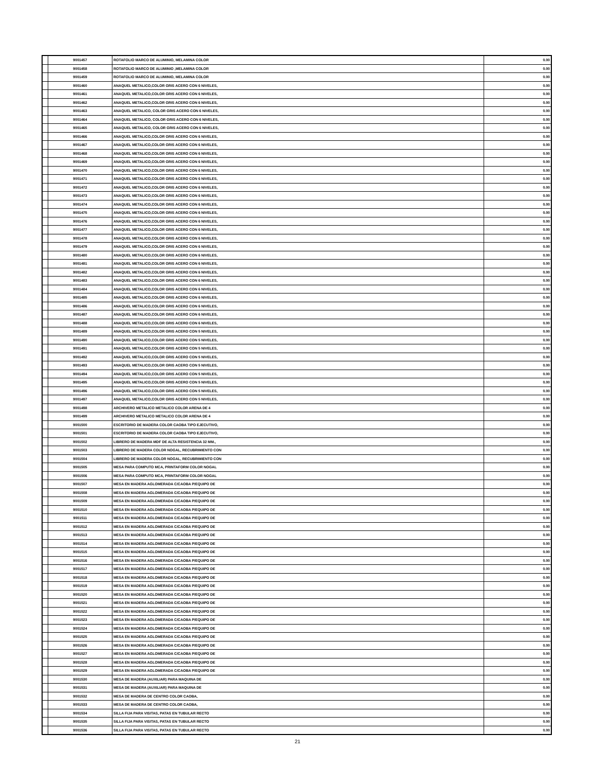| | 9001457 | ROTAFOLIO MARCO DE ALUMINIO, MELAMINA COLOR | 0.00 |
| | 9001458 | ROTAFOLIO MARCO DE ALUMINIO ,MELAMINA COLOR | 0.00 |
| | 9001459 | ROTAFOLIO MARCO DE ALUMINIO, MELAMINA COLOR | 0.00 |
| | 9001460 | ANAQUEL METALICO,COLOR GRIS ACERO CON 6 NIVELES, | 0.00 |
| | 9001461 | ANAQUEL METALICO,COLOR GRIS ACERO CON 6 NIVELES, | 0.00 |
| | 9001462 | ANAQUEL METALICO,COLOR GRIS ACERO CON 6 NIVELES, | 0.00 |
| | 9001463 | ANAQUEL METALICO, COLOR GRIS ACERO CON 6 NIVELES, | 0.00 |
| | 9001464 | ANAQUEL METALICO, COLOR GRIS ACERO CON 6 NIVELES, | 0.00 |
| | 9001465 | ANAQUEL METALICO, COLOR GRIS ACERO CON 6 NIVELES, | 0.00 |
| | 9001466 | ANAQUEL METALICO,COLOR GRIS ACERO CON 6 NIVELES, | 0.00 |
| | 9001467 | ANAQUEL METALICO,COLOR GRIS ACERO CON 6 NIVELES, | 0.00 |
| | 9001468 | ANAQUEL METALICO,COLOR GRIS ACERO CON 6 NIVELES, | 0.00 |
| | 9001469 | ANAQUEL METALICO,COLOR GRIS ACERO CON 6 NIVELES, | 0.00 |
| | 9001470 | ANAQUEL METALICO,COLOR GRIS ACERO CON 6 NIVELES, | 0.00 |
| | 9001471 | ANAQUEL METALICO,COLOR GRIS ACERO CON 6 NIVELES, | 0.00 |
| | 9001472 | ANAQUEL METALICO,COLOR GRIS ACERO CON 6 NIVELES, | 0.00 |
| | 9001473 | ANAQUEL METALICO,COLOR GRIS ACERO CON 6 NIVELES, | 0.00 |
| | 9001474 | ANAQUEL METALICO,COLOR GRIS ACERO CON 6 NIVELES, | 0.00 |
| | 9001475 | ANAQUEL METALICO,COLOR GRIS ACERO CON 6 NIVELES, | 0.00 |
| | 9001476 | ANAQUEL METALICO,COLOR GRIS ACERO CON 6 NIVELES, | 0.00 |
| | 9001477 | ANAQUEL METALICO,COLOR GRIS ACERO CON 6 NIVELES, | 0.00 |
| | 9001478 | ANAQUEL METALICO,COLOR GRIS ACERO CON 6 NIVELES, | 0.00 |
| | 9001479 | ANAQUEL METALICO,COLOR GRIS ACERO CON 6 NIVELES, | 0.00 |
| | 9001480 | ANAQUEL METALICO,COLOR GRIS ACERO CON 6 NIVELES, | 0.00 |
| | 9001481 | ANAQUEL METALICO,COLOR GRIS ACERO CON 6 NIVELES, | 0.00 |
| | 9001482 | ANAQUEL METALICO,COLOR GRIS ACERO CON 6 NIVELES, | 0.00 |
| | 9001483 | ANAQUEL METALICO,COLOR GRIS ACERO CON 6 NIVELES, | 0.00 |
| | 9001484 | ANAQUEL METALICO,COLOR GRIS ACERO CON 6 NIVELES, | 0.00 |
| | 9001485 | ANAQUEL METALICO,COLOR GRIS ACERO CON 6 NIVELES, | 0.00 |
| | 9001486 | ANAQUEL METALICO,COLOR GRIS ACERO CON 6 NIVELES, | 0.00 |
| | 9001487 | ANAQUEL METALICO,COLOR GRIS ACERO CON 6 NIVELES, | 0.00 |
| | 9001488 | ANAQUEL METALICO,COLOR GRIS ACERO CON 6 NIVELES, | 0.00 |
| | 9001489 | ANAQUEL METALICO,COLOR GRIS ACERO CON 5 NIVELES, | 0.00 |
| | 9001490 | ANAQUEL METALICO,COLOR GRIS ACERO CON 5 NIVELES, | 0.00 |
| | 9001491 | ANAQUEL METALICO,COLOR GRIS ACERO CON 5 NIVELES, | 0.00 |
| | 9001492 | ANAQUEL METALICO,COLOR GRIS ACERO CON 5 NIVELES, | 0.00 |
| | 9001493 | ANAQUEL METALICO,COLOR GRIS ACERO CON 5 NIVELES, | 0.00 |
| | 9001494 | ANAQUEL METALICO,COLOR GRIS ACERO CON 5 NIVELES, | 0.00 |
| | 9001495 | ANAQUEL METALICO,COLOR GRIS ACERO CON 5 NIVELES, | 0.00 |
| | 9001496 | ANAQUEL METALICO,COLOR GRIS ACERO CON 5 NIVELES, | 0.00 |
| | 9001497 | ANAQUEL METALICO,COLOR GRIS ACERO CON 5 NIVELES, | 0.00 |
| | 9001498 | ARCHIVERO METALICO METALICO COLOR ARENA DE 4 | 0.00 |
| | 9001499 | ARCHIVERO METALICO METALICO COLOR ARENA DE 4 | 0.00 |
| | 9001500 | ESCRITORIO DE MADERA COLOR CAOBA TIPO EJECUTIVO, | 0.00 |
| | 9001501 | ESCRITORIO DE MADERA COLOR CAOBA TIPO EJECUTIVO, | 0.00 |
| | 9001502 | LIBRERO DE MADERA MDF DE ALTA RESISTENCIA 32 MM., | 0.00 |
| | 9001503 | LIBRERO DE MADERA COLOR NOGAL, RECUBRIMIENTO CON | 0.00 |
| | 9001504 | LIBRERO DE MADERA COLOR NOGAL, RECUBRIMIENTO CON | 0.00 |
| | 9001505 | MESA PARA COMPUTO MCA, PRINTAFORM COLOR NOGAL | 0.00 |
| | 9001506 | MESA PARA COMPUTO MCA, PRINTAFORM COLOR NOGAL | 0.00 |
| | 9001507 | MESA EN MADERA AGLOMERADA C/CAOBA P/EQUIPO DE | 0.00 |
| | 9001508 | MESA EN MADERA AGLOMERADA C/CAOBA P/EQUIPO DE | 0.00 |
| | 9001509 | MESA EN MADERA AGLOMERADA C/CAOBA P/EQUIPO DE | 0.00 |
| | 9001510 | MESA EN MADERA AGLOMERADA C/CAOBA P/EQUIPO DE | 0.00 |
| | 9001511 | MESA EN MADERA AGLOMERADA C/CAOBA P/EQUIPO DE | 0.00 |
| | 9001512 | MESA EN MADERA AGLOMERADA C/CAOBA P/EQUIPO DE | 0.00 |
| | 9001513 | MESA EN MADERA AGLOMERADA C/CAOBA P/EQUIPO DE | 0.00 |
| | 9001514 | MESA EN MADERA AGLOMERADA C/CAOBA P/EQUIPO DE | 0.00 |
| | 9001515 | MESA EN MADERA AGLOMERADA C/CAOBA P/EQUIPO DE | 0.00 |
| | 9001516 | MESA EN MADERA AGLOMERADA C/CAOBA P/EQUIPO DE | 0.00 |
| | 9001517 | MESA EN MADERA AGLOMERADA C/CAOBA P/EQUIPO DE | 0.00 |
| | 9001518 | MESA EN MADERA AGLOMERADA C/CAOBA P/EQUIPO DE | 0.00 |
| | 9001519 | MESA EN MADERA AGLOMERADA C/CAOBA P/EQUIPO DE | 0.00 |
| | 9001520 | MESA EN MADERA AGLOMERADA C/CAOBA P/EQUIPO DE | 0.00 |
| | 9001521 | MESA EN MADERA AGLOMERADA C/CAOBA P/EQUIPO DE | 0.00 |
| | 9001522 | MESA EN MADERA AGLOMERADA C/CAOBA P/EQUIPO DE | 0.00 |
| | 9001523 | MESA EN MADERA AGLOMERADA C/CAOBA P/EQUIPO DE | 0.00 |
| | 9001524 | MESA EN MADERA AGLOMERADA C/CAOBA P/EQUIPO DE | 0.00 |
| | 9001525 | MESA EN MADERA AGLOMERADA C/CAOBA P/EQUIPO DE | 0.00 |
| | 9001526 | MESA EN MADERA AGLOMERADA C/CAOBA P/EQUIPO DE | 0.00 |
| | 9001527 | MESA EN MADERA AGLOMERADA C/CAOBA P/EQUIPO DE | 0.00 |
| | 9001528 | MESA EN MADERA AGLOMERADA C/CAOBA P/EQUIPO DE | 0.00 |
| | 9001529 | MESA EN MADERA AGLOMERADA C/CAOBA P/EQUIPO DE | 0.00 |
| | 9001530 | MESA DE MADERA (AUXILIAR) PARA MAQUINA DE | 0.00 |
| | 9001531 | MESA DE MADERA (AUXILIAR) PARA MAQUINA DE | 0.00 |
| | 9001532 | MESA DE MADERA DE CENTRO COLOR CAOBA, | 0.00 |
| | 9001533 | MESA DE MADERA DE CENTRO COLOR CAOBA, | 0.00 |
| | 9001534 | SILLA FIJA PARA VISITAS, PATAS EN TUBULAR RECTO | 0.00 |
| | 9001535 | SILLA FIJA PARA VISITAS, PATAS EN TUBULAR RECTO | 0.00 |
| | 9001536 | SILLA FIJA PARA VISITAS, PATAS EN TUBULAR RECTO | 0.00 |
21